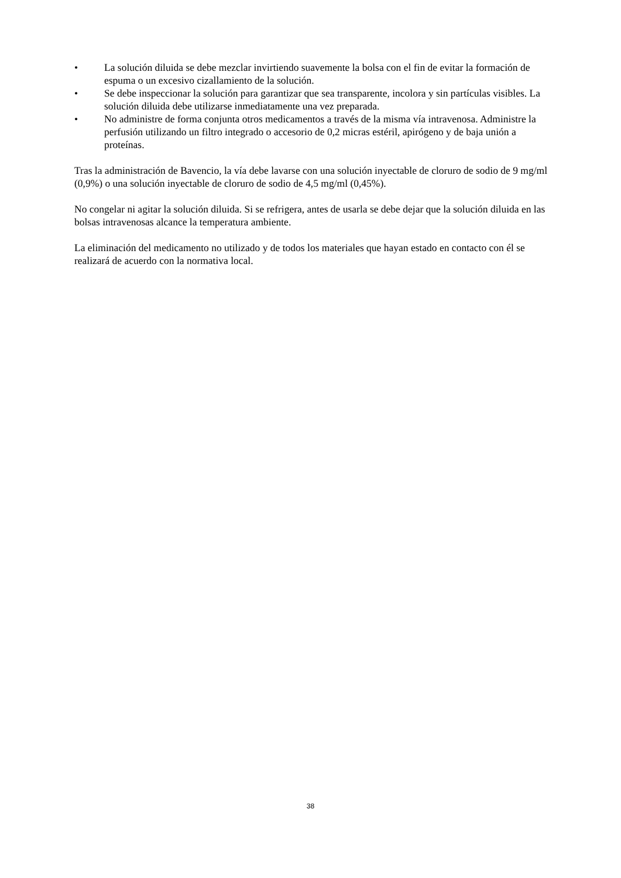• La solución diluida se debe mezclar invirtiendo suavemente la bolsa con el fin de evitar la formación de espuma o un excesivo cizallamiento de la solución.
• Se debe inspeccionar la solución para garantizar que sea transparente, incolora y sin partículas visibles. La solución diluida debe utilizarse inmediatamente una vez preparada.
• No administre de forma conjunta otros medicamentos a través de la misma vía intravenosa. Administre la perfusión utilizando un filtro integrado o accesorio de 0,2 micras estéril, apirógeno y de baja unión a proteínas.
Tras la administración de Bavencio, la vía debe lavarse con una solución inyectable de cloruro de sodio de 9 mg/ml (0,9%) o una solución inyectable de cloruro de sodio de 4,5 mg/ml (0,45%).
No congelar ni agitar la solución diluida. Si se refrigera, antes de usarla se debe dejar que la solución diluida en las bolsas intravenosas alcance la temperatura ambiente.
La eliminación del medicamento no utilizado y de todos los materiales que hayan estado en contacto con él se realizará de acuerdo con la normativa local.
38